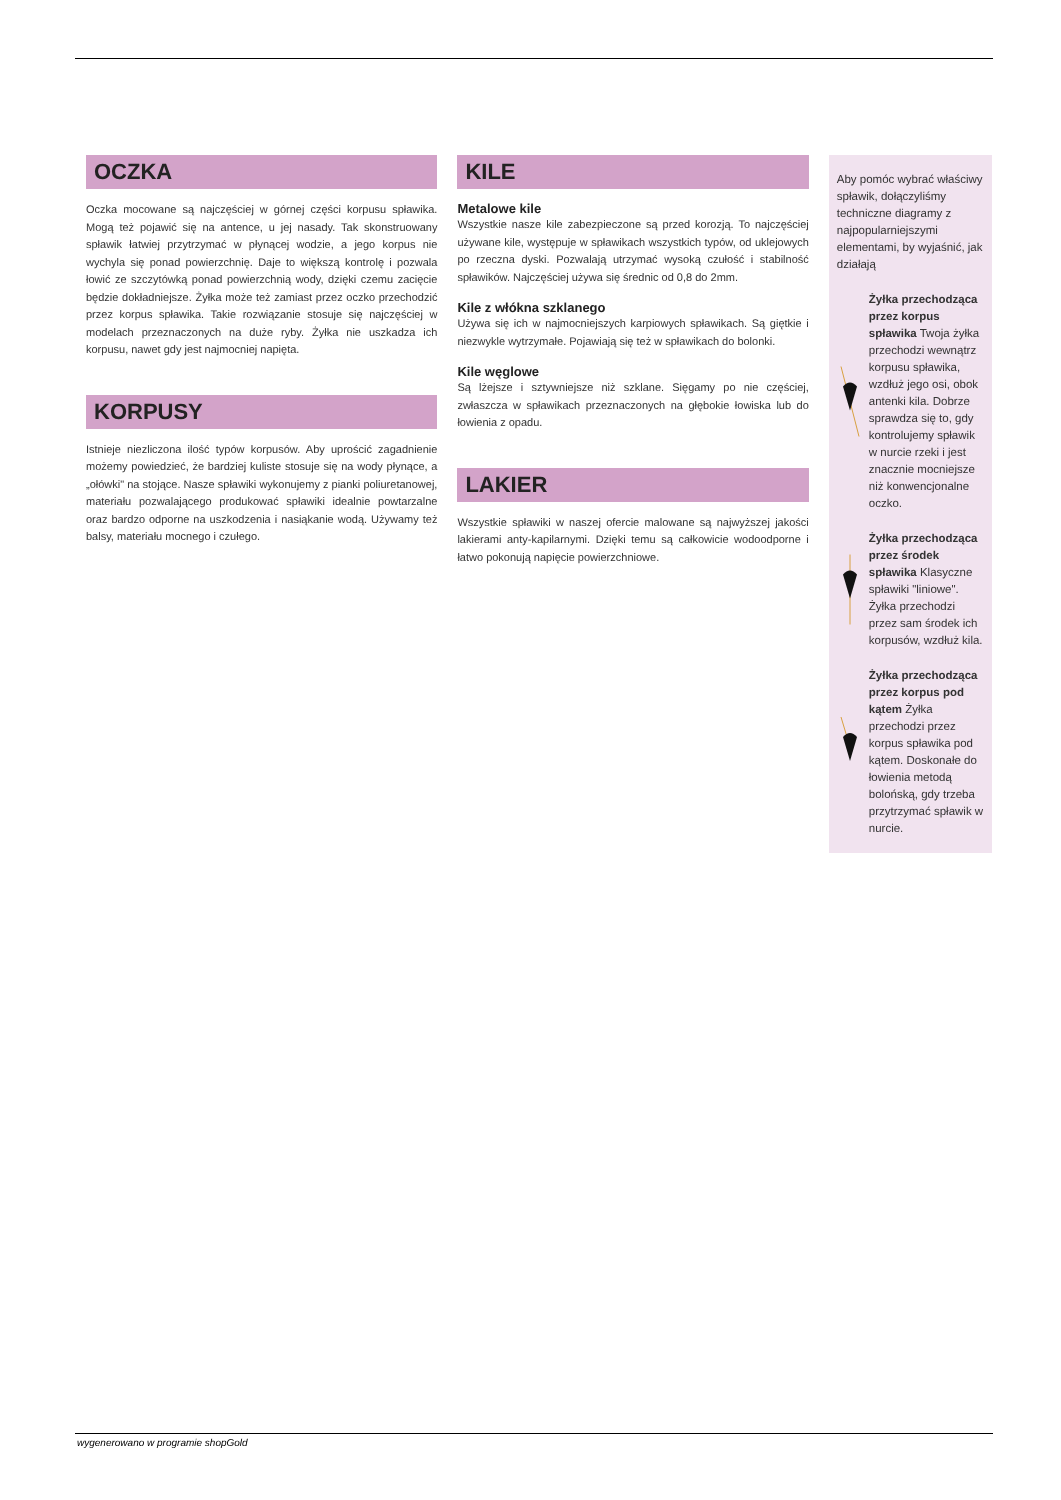OCZKA
Oczka mocowane są najczęściej w górnej części korpusu spławika. Mogą też pojawić się na antence, u jej nasady. Tak skonstruowany spławik łatwiej przytrzymać w płynącej wodzie, a jego korpus nie wychyla się ponad powierzchnię. Daje to większą kontrolę i pozwala łowić ze szczytówką ponad powierzchnią wody, dzięki czemu zacięcie będzie dokładniejsze. Żyłka może też zamiast przez oczko przechodzić przez korpus spławika. Takie rozwiązanie stosuje się najczęściej w modelach przeznaczonych na duże ryby. Żyłka nie uszkadza ich korpusu, nawet gdy jest najmocniej napięta.
KORPUSY
Istnieje niezliczona ilość typów korpusów. Aby uprościć zagadnienie możemy powiedzieć, że bardziej kuliste stosuje się na wody płynące, a „ołówki" na stojące. Nasze spławiki wykonujemy z pianki poliuretanowej, materiału pozwalającego produkować spławiki idealnie powtarzalne oraz bardzo odporne na uszkodzenia i nasiąkanie wodą. Używamy też balsy, materiału mocnego i czułego.
KILE
Metalowe kile
Wszystkie nasze kile zabezpieczone są przed korozją. To najczęściej używane kile, występuje w spławikach wszystkich typów, od uklejowych po rzeczna dyski. Pozwalają utrzymać wysoką czułość i stabilność spławików. Najczęściej używa się średnic od 0,8 do 2mm.
Kile z włókna szklanego
Używa się ich w najmocniejszych karpiowych spławikach. Są giętkie i niezwykle wytrzymałe. Pojawiają się też w spławikach do bolonki.
Kile węglowe
Są lżejsze i sztywniejsze niż szklane. Sięgamy po nie częściej, zwłaszcza w spławikach przeznaczonych na głębokie łowiska lub do łowienia z opadu.
LAKIER
Wszystkie spławiki w naszej ofercie malowane są najwyższej jakości lakierami anty-kapilarnymi. Dzięki temu są całkowicie wodoodporne i łatwo pokonują napięcie powierzchniowe.
Aby pomóc wybrać właściwy spławik, dołączyliśmy techniczne diagramy z najpopularniejszymi elementami, by wyjaśnić, jak działają
Żyłka przechodząca przez korpus spławika Twoja żyłka przechodzi wewnątrz korpusu spławika, wzdłuż jego osi, obok antenki kila. Dobrze sprawdza się to, gdy kontrolujemy spławik w nurcie rzeki i jest znacznie mocniejsze niż konwencjonalne oczko.
Żyłka przechodząca przez środek spławika Klasyczne spławiki "liniowe". Żyłka przechodzi przez sam środek ich korpusów, wzdłuż kila.
Żyłka przechodząca przez korpus pod kątem Żyłka przechodzi przez korpus spławika pod kątem. Doskonałe do łowienia metodą bolońską, gdy trzeba przytrzymać spławik w nurcie.
wygenerowano w programie shopGold